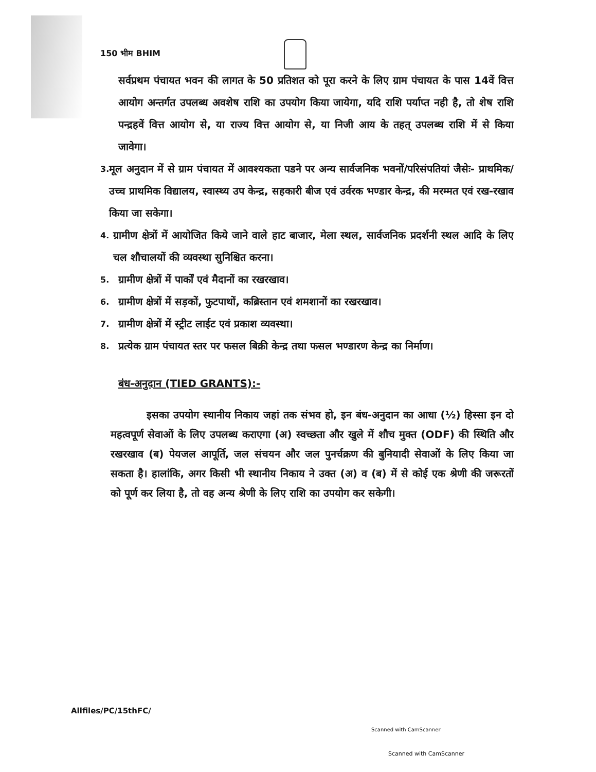150 भीम BHIM
सर्वप्रथम पंचायत भवन की लागत के 50 प्रतिशत को पूरा करने के लिए ग्राम पंचायत के पास 14वें वित्त आयोग अन्तर्गत उपलब्ध अवशेष राशि का उपयोग किया जायेगा, यदि राशि पर्याप्त नही है, तो शेष राशि पन्द्रहवें वित्त आयोग से, या राज्य वित्त आयोग से, या निजी आय के तहत् उपलब्ध राशि में से किया जावेगा।
3. मूल अनुदान में से ग्राम पंचायत में आवश्यकता पडने पर अन्य सार्वजनिक भवनों/परिसंपतियां जैसेः- प्राथमिक/उच्च प्राथमिक विद्यालय, स्वास्थ्य उप केन्द्र, सहकारी बीज एवं उर्वरक भण्डार केन्द्र, की मरम्मत एवं रख-रखाव किया जा सकेगा।
4. ग्रामीण क्षेत्रों में आयोजित किये जाने वाले हाट बाजार, मेला स्थल, सार्वजनिक प्रदर्शनी स्थल आदि के लिए चल शौचालयों की व्यवस्था सुनिश्चित करना।
5. ग्रामीण क्षेत्रों में पार्कों एवं मैदानों का रखरखाव।
6. ग्रामीण क्षेत्रों में सड़कों, फुटपाथों, कब्रिस्तान एवं शमशानों का रखरखाव।
7. ग्रामीण क्षेत्रों में स्ट्रीट लाईट एवं प्रकाश व्यवस्था।
8. प्रत्येक ग्राम पंचायत स्तर पर फसल बिक्री केन्द्र तथा फसल भण्डारण केन्द्र का निर्माण।
बंध-अनुदान (TIED GRANTS):-
इसका उपयोग स्थानीय निकाय जहां तक संभव हो, इन बंध-अनुदान का आधा (½) हिस्सा इन दो महत्वपूर्ण सेवाओं के लिए उपलब्ध कराएगा (अ) स्वच्छता और खुले में शौच मुक्त (ODF) की स्थिति और रखरखाव (ब) पेयजल आपूर्ति, जल संचयन और जल पुनर्चक्रण की बुनियादी सेवाओं के लिए किया जा सकता है। हालांकि, अगर किसी भी स्थानीय निकाय ने उक्त (अ) व (ब) में से कोई एक श्रेणी की जरूरतों को पूर्ण कर लिया है, तो वह अन्य श्रेणी के लिए राशि का उपयोग कर सकेगी।
Allfiles/PC/15thFC/
Scanned with CamScanner
Scanned with CamScanner